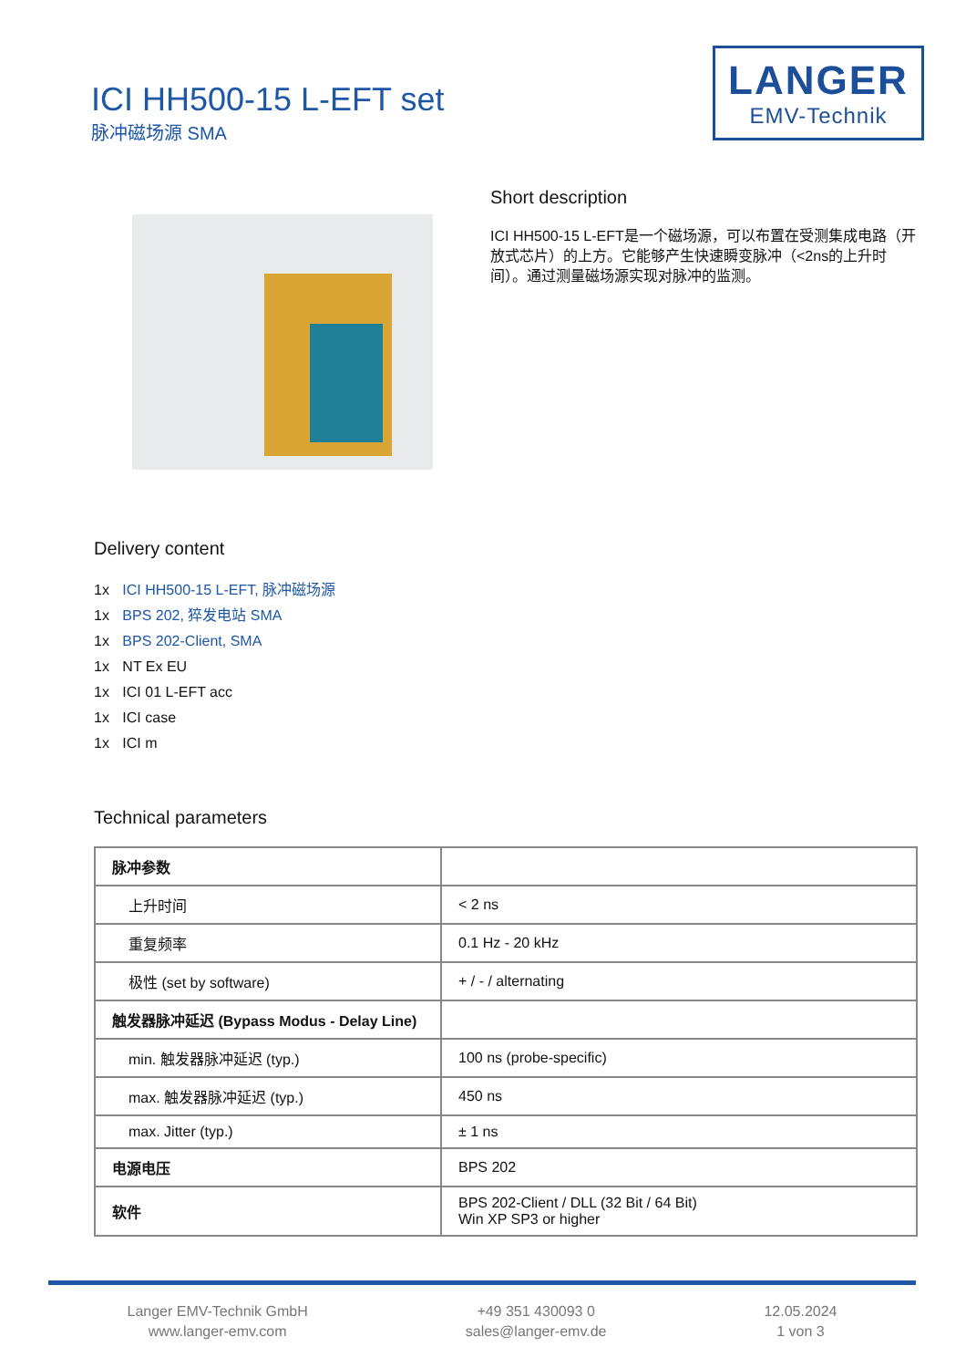ICI HH500-15 L-EFT set
脉冲磁场源 SMA
LANGER
EMV-Technik
Short description
ICI HH500-15 L-EFT是一个磁场源，可以布置在受测集成电路（开放式芯片）的上方。它能够产生快速瞬变脉冲（<2ns的上升时间）。通过测量磁场源实现对脉冲的监测。
Delivery content
1x ICI HH500-15 L-EFT, 脉冲磁场源
1x BPS 202, 猝发电站 SMA
1x BPS 202-Client, SMA
1x NT Ex EU
1x ICI 01 L-EFT acc
1x ICI case
1x ICI m
Technical parameters
| 脉冲参数 | |
| 上升时间 | < 2 ns |
| 重复频率 | 0.1 Hz - 20 kHz |
| 极性 (set by software) | + / - / alternating |
| 触发器脉冲延迟 (Bypass Modus - Delay Line) | |
| min. 触发器脉冲延迟 (typ.) | 100 ns (probe-specific) |
| max. 触发器脉冲延迟 (typ.) | 450 ns |
| max. Jitter (typ.) | ± 1 ns |
| 电源电压 | BPS 202 |
| 软件 | BPS 202-Client / DLL (32 Bit / 64 Bit) Win XP SP3 or higher |
Langer EMV-Technik GmbH
www.langer-emv.com
+49 351 430093 0
sales@langer-emv.de
12.05.2024
1 von 3